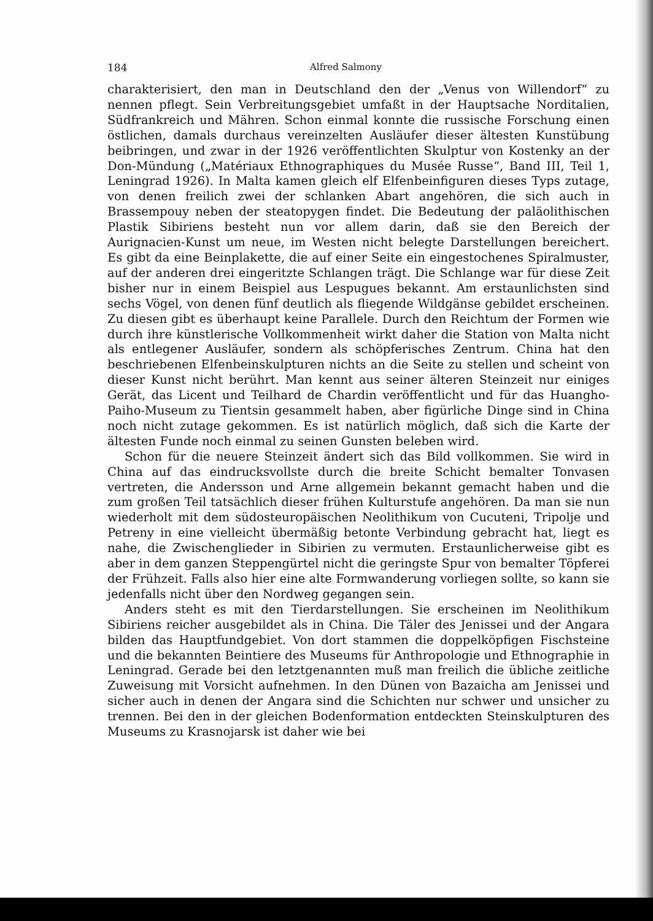184 Alfred Salmony
charakterisiert, den man in Deutschland den der „Venus von Willendorf“ zu nennen pflegt. Sein Verbreitungsgebiet umfaßt in der Hauptsache Norditalien, Südfrankreich und Mähren. Schon einmal konnte die russische Forschung einen östlichen, damals durchaus vereinzelten Ausläufer dieser ältesten Kunstübung beibringen, und zwar in der 1926 veröffentlichten Skulptur von Kostenky an der Don-Mündung („Matériaux Ethnographiques du Musée Russe“, Band III, Teil 1, Leningrad 1926). In Malta kamen gleich elf Elfenbeinfiguren dieses Typs zutage, von denen freilich zwei der schlanken Abart angehören, die sich auch in Brassempouy neben der steatopygen findet. Die Bedeutung der paläolithischen Plastik Sibiriens besteht nun vor allem darin, daß sie den Bereich der Aurignacien-Kunst um neue, im Westen nicht belegte Darstellungen bereichert. Es gibt da eine Beinplakette, die auf einer Seite ein eingestochenes Spiralmuster, auf der anderen drei eingeritzte Schlangen trägt. Die Schlange war für diese Zeit bisher nur in einem Beispiel aus Lespugues bekannt. Am erstaunlichsten sind sechs Vögel, von denen fünf deutlich als fliegende Wildgänse gebildet erscheinen. Zu diesen gibt es überhaupt keine Parallele. Durch den Reichtum der Formen wie durch ihre künstlerische Vollkommenheit wirkt daher die Station von Malta nicht als entlegener Ausläufer, sondern als schöpferisches Zentrum. China hat den beschriebenen Elfenbeinskulpturen nichts an die Seite zu stellen und scheint von dieser Kunst nicht berührt. Man kennt aus seiner älteren Steinzeit nur einiges Gerät, das Licent und Teilhard de Chardin veröffentlicht und für das Huangho-Paiho-Museum zu Tientsin gesammelt haben, aber figürliche Dinge sind in China noch nicht zutage gekommen. Es ist natürlich möglich, daß sich die Karte der ältesten Funde noch einmal zu seinen Gunsten beleben wird.
Schon für die neuere Steinzeit ändert sich das Bild vollkommen. Sie wird in China auf das eindrucksvollste durch die breite Schicht bemalter Tonvasen vertreten, die Andersson und Arne allgemein bekannt gemacht haben und die zum großen Teil tatsächlich dieser frühen Kulturstufe angehören. Da man sie nun wiederholt mit dem südosteuropäischen Neolithikum von Cucuteni, Tripolje und Petreny in eine vielleicht übermäßig betonte Verbindung gebracht hat, liegt es nahe, die Zwischenglieder in Sibirien zu vermuten. Erstaunlicherweise gibt es aber in dem ganzen Steppengürtel nicht die geringste Spur von bemalter Töpferei der Frühzeit. Falls also hier eine alte Formwanderung vorliegen sollte, so kann sie jedenfalls nicht über den Nordweg gegangen sein.
Anders steht es mit den Tierdarstellungen. Sie erscheinen im Neolithikum Sibiriens reicher ausgebildet als in China. Die Täler des Jenissei und der Angara bilden das Hauptfundgebiet. Von dort stammen die doppelköpfigen Fischsteine und die bekannten Beintiere des Museums für Anthropologie und Ethnographie in Leningrad. Gerade bei den letztgenannten muß man freilich die übliche zeitliche Zuweisung mit Vorsicht aufnehmen. In den Dünen von Bazaicha am Jenissei und sicher auch in denen der Angara sind die Schichten nur schwer und unsicher zu trennen. Bei den in der gleichen Bodenformation entdeckten Steinskulpturen des Museums zu Krasnojarsk ist daher wie bei